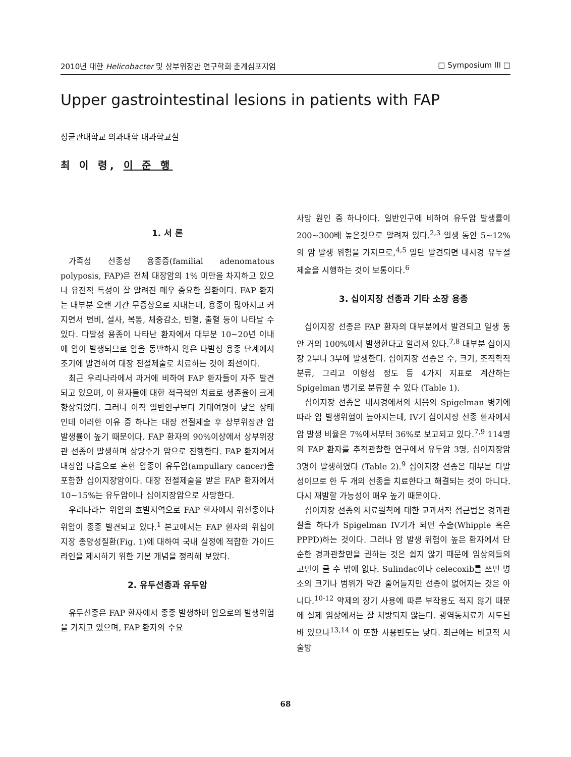2010년 대한 Helicobacter 및 상부위장관 연구학회 춘계심포지엄 □ Symposium III □
Upper gastrointestinal lesions in patients with FAP
성균관대학교 의과대학 내과학교실
최 이 령, 이 준 행
1. 서 론
가족성 선종성 용종증(familial adenomatous polyposis, FAP)은 전체 대장암의 1% 미만을 차지하고 있으나 유전적 특성이 잘 알려진 매우 중요한 질환이다. FAP 환자는 대부분 오랜 기간 무증상으로 지내는데, 용종이 많아지고 커지면서 변비, 설사, 복통, 체중감소, 빈혈, 출혈 등이 나타날 수 있다. 다발성 용종이 나타난 환자에서 대부분 10~20년 이내에 암이 발생되므로 암을 동반하지 않은 다발성 용종 단계에서 조기에 발견하여 대장 전절제술로 치료하는 것이 최선이다.
최근 우리나라에서 과거에 비하여 FAP 환자들이 자주 발견되고 있으며, 이 환자들에 대한 적극적인 치료로 생존율이 크게 향상되었다. 그러나 아직 일반인구보다 기대여명이 낮은 상태인데 이러한 이유 중 하나는 대장 전절제술 후 상부위장관 암 발생률이 높기 때문이다. FAP 환자의 90%이상에서 상부위장관 선종이 발생하며 상당수가 암으로 진행한다. FAP 환자에서 대장암 다음으로 흔한 암종이 유두암(ampullary cancer)을 포함한 십이지장암이다. 대장 전절제술을 받은 FAP 환자에서 10~15%는 유두암이나 십이지장암으로 사망한다.
우리나라는 위암의 호발지역으로 FAP 환자에서 위선종이나 위암이 종종 발견되고 있다.<sup>1</sup> 본고에서는 FAP 환자의 위십이지장 종양성질환(Fig. 1)에 대하여 국내 실정에 적합한 가이드라인을 제시하기 위한 기본 개념을 정리해 보았다.
2. 유두선종과 유두암
유두선종은 FAP 환자에서 종종 발생하며 암으로의 발생위험을 가지고 있으며, FAP 환자의 주요
사망 원인 중 하나이다. 일반인구에 비하여 유두암 발생률이 200~300배 높은것으로 알려져 있다.<sup>2,3</sup> 일생 동안 5~12%의 암 발생 위험을 가지므로,<sup>4,5</sup> 일단 발견되면 내시경 유두절제술을 시행하는 것이 보통이다.<sup>6</sup>
3. 십이지장 선종과 기타 소장 용종
십이지장 선종은 FAP 환자의 대부분에서 발견되고 일생 동안 거의 100%에서 발생한다고 알려져 있다.<sup>7,8</sup> 대부분 십이지장 2부나 3부에 발생한다. 십이지장 선종은 수, 크기, 조직학적 분류, 그리고 이형성 정도 등 4가지 지표로 계산하는 Spigelman 병기로 분류할 수 있다 (Table 1).
십이지장 선종은 내시경에서의 처음의 Spigelman 병기에 따라 암 발생위험이 높아지는데, IV기 십이지장 선종 환자에서 암 발생 비율은 7%에서부터 36%로 보고되고 있다.<sup>7,9</sup> 114명의 FAP 환자를 추적관찰한 연구에서 유두암 3명, 십이지장암 3명이 발생하였다 (Table 2).<sup>9</sup> 십이지장 선종은 대부분 다발성이므로 한 두 개의 선종을 치료한다고 해결되는 것이 아니다. 다시 재발할 가능성이 매우 높기 때문이다.
십이지장 선종의 치료원칙에 대한 교과서적 접근법은 경과관찰을 하다가 Spigelman IV기가 되면 수술(Whipple 혹은 PPPD)하는 것이다. 그러나 암 발생 위험이 높은 환자에서 단순한 경과관찰만을 권하는 것은 쉽지 않기 때문에 임상의들의 고민이 클 수 밖에 없다. Sulindac이나 celecoxib를 쓰면 병소의 크기나 범위가 약간 줄어들지만 선종이 없어지는 것은 아니다.<sup>10-12</sup> 약제의 장기 사용에 따른 부작용도 적지 않기 때문에 실제 임상에서는 잘 처방되지 않는다. 광역동치료가 시도된 바 있으나<sup>13,14</sup> 이 또한 사용빈도는 낮다. 최근에는 비교적 시술방
68